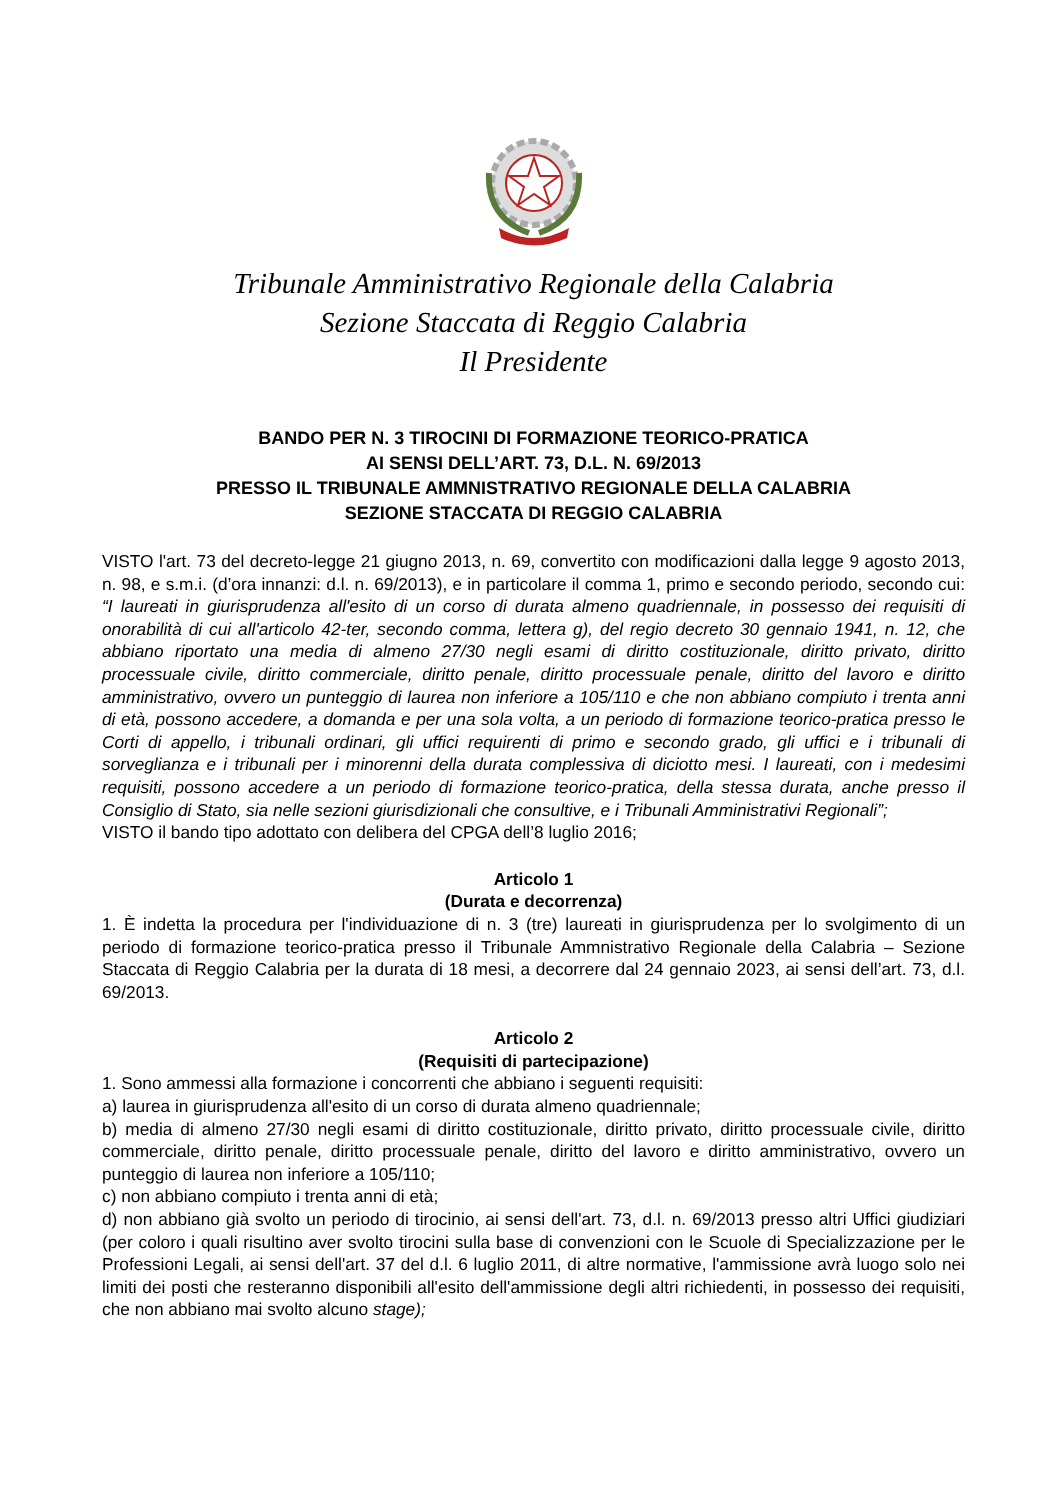Tribunale Amministrativo Regionale della Calabria
Sezione Staccata di Reggio Calabria
Il Presidente
BANDO PER N. 3 TIROCINI DI FORMAZIONE TEORICO-PRATICA
AI SENSI DELL’ART. 73, D.L. N. 69/2013
PRESSO IL TRIBUNALE AMMNISTRATIVO REGIONALE DELLA CALABRIA
SEZIONE STACCATA DI REGGIO CALABRIA
VISTO l'art. 73 del decreto-legge 21 giugno 2013, n. 69, convertito con modificazioni dalla legge 9 agosto 2013, n. 98, e s.m.i. (d’ora innanzi: d.l. n. 69/2013), e in particolare il comma 1, primo e secondo periodo, secondo cui: “I laureati in giurisprudenza all'esito di un corso di durata almeno quadriennale, in possesso dei requisiti di onorabilità di cui all'articolo 42-ter, secondo comma, lettera g), del regio decreto 30 gennaio 1941, n. 12, che abbiano riportato una media di almeno 27/30 negli esami di diritto costituzionale, diritto privato, diritto processuale civile, diritto commerciale, diritto penale, diritto processuale penale, diritto del lavoro e diritto amministrativo, ovvero un punteggio di laurea non inferiore a 105/110 e che non abbiano compiuto i trenta anni di età, possono accedere, a domanda e per una sola volta, a un periodo di formazione teorico-pratica presso le Corti di appello, i tribunali ordinari, gli uffici requirenti di primo e secondo grado, gli uffici e i tribunali di sorveglianza e i tribunali per i minorenni della durata complessiva di diciotto mesi. I laureati, con i medesimi requisiti, possono accedere a un periodo di formazione teorico-pratica, della stessa durata, anche presso il Consiglio di Stato, sia nelle sezioni giurisdizionali che consultive, e i Tribunali Amministrativi Regionali”;
VISTO il bando tipo adottato con delibera del CPGA dell’8 luglio 2016;
Articolo 1
(Durata e decorrenza)
1. È indetta la procedura per l'individuazione di n. 3 (tre) laureati in giurisprudenza per lo svolgimento di un periodo di formazione teorico-pratica presso il Tribunale Ammnistrativo Regionale della Calabria – Sezione Staccata di Reggio Calabria per la durata di 18 mesi, a decorrere dal 24 gennaio 2023, ai sensi dell’art. 73, d.l. 69/2013.
Articolo 2
(Requisiti di partecipazione)
1. Sono ammessi alla formazione i concorrenti che abbiano i seguenti requisiti:
a) laurea in giurisprudenza all'esito di un corso di durata almeno quadriennale;
b) media di almeno 27/30 negli esami di diritto costituzionale, diritto privato, diritto processuale civile, diritto commerciale, diritto penale, diritto processuale penale, diritto del lavoro e diritto amministrativo, ovvero un punteggio di laurea non inferiore a 105/110;
c) non abbiano compiuto i trenta anni di età;
d) non abbiano già svolto un periodo di tirocinio, ai sensi dell'art. 73, d.l. n. 69/2013 presso altri Uffici giudiziari (per coloro i quali risultino aver svolto tirocini sulla base di convenzioni con le Scuole di Specializzazione per le Professioni Legali, ai sensi dell'art. 37 del d.l. 6 luglio 2011, di altre normative, l'ammissione avrà luogo solo nei limiti dei posti che resteranno disponibili all'esito dell'ammissione degli altri richiedenti, in possesso dei requisiti, che non abbiano mai svolto alcuno stage);